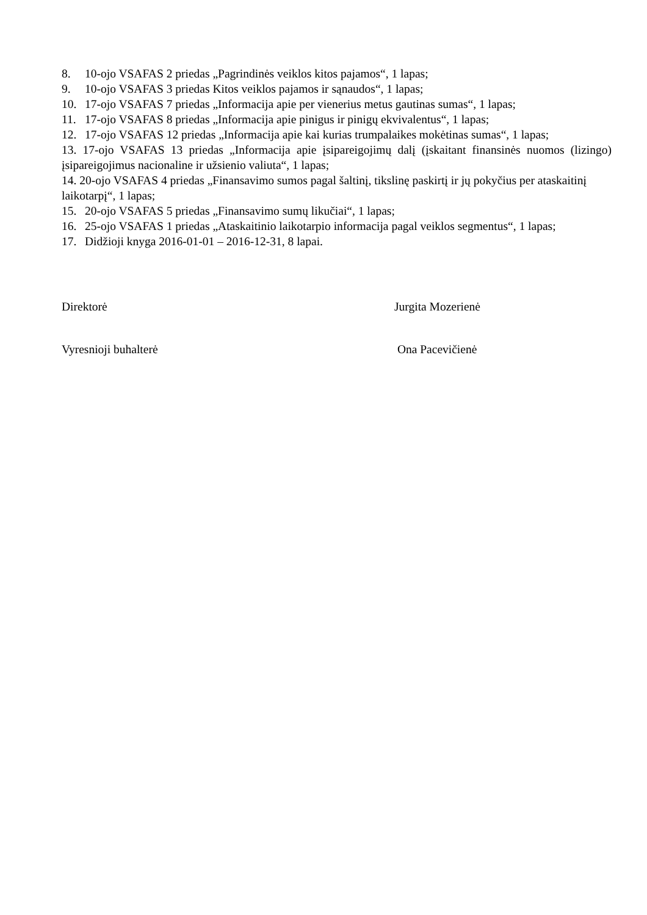8. 10-ojo VSAFAS 2 priedas „Pagrindinės veiklos kitos pajamos“, 1 lapas;
9. 10-ojo VSAFAS 3 priedas Kitos veiklos pajamos ir sąnaudos“, 1 lapas;
10. 17-ojo VSAFAS 7 priedas „Informacija apie per vienerius metus gautinas sumas“, 1 lapas;
11. 17-ojo VSAFAS 8 priedas „Informacija apie pinigus ir pinigų ekvivalentus“, 1 lapas;
12. 17-ojo VSAFAS 12 priedas „Informacija apie kai kurias trumpalaikes mokėtinas sumas“, 1 lapas;
13. 17-ojo VSAFAS 13 priedas „Informacija apie įsipareigojimų dalį (įskaitant finansinės nuomos (lizingo) įsipareigojimus nacionaline ir užsienio valiuta“, 1 lapas;
14. 20-ojo VSAFAS 4 priedas „Finansavimo sumos pagal šaltinį, tikslinę paskirtį ir jų pokyčius per ataskaitinį laikotarpį“, 1 lapas;
15. 20-ojo VSAFAS 5 priedas „Finansavimo sumų likučiai“, 1 lapas;
16. 25-ojo VSAFAS 1 priedas „Ataskaitinio laikotarpio informacija pagal veiklos segmentus“, 1 lapas;
17. Didžioji knyga 2016-01-01 – 2016-12-31, 8 lapai.
Direktorė Jurgita Mozerienė
Vyresnioji buhalterė Ona Pacevičienė